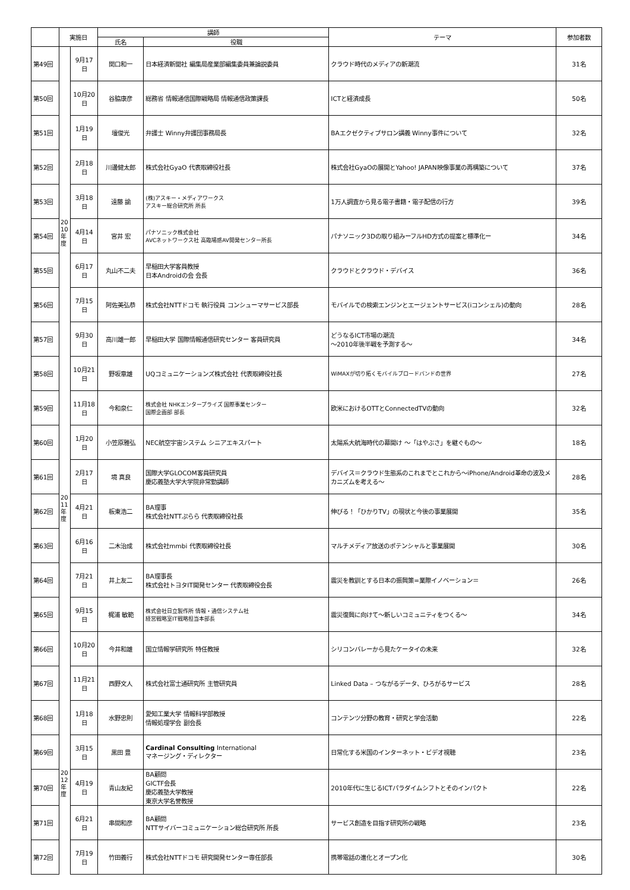| | 実施日 | | 講師 | | テーマ | 参加者数 |
| --- | --- | --- | --- | --- | --- | --- |
| | | | 氏名 | 役職 | | |
| 第49回 | | 9月17日 | 関口和一 | 日本経済新聞社 編集局産業部編集委員兼論説委員 | クラウド時代のメディアの新潮流 | 31名 |
| 第50回 | | 10月20日 | 谷脇康彦 | 総務省 情報通信国際戦略局 情報通信政策課長 | ICTと経済成長 | 50名 |
| 第51回 | | 1月19日 | 壇俊光 | 弁護士 Winny弁護団事務局長 | BAエクゼクティブサロン講義 Winny事件について | 32名 |
| 第52回 | | 2月18日 | 川邊健太郎 | 株式会社GyaO 代表取締役社長 | 株式会社GyaOの展開とYahoo! JAPAN映像事業の再構築について | 37名 |
| 第53回 | | 3月18日 | 遠藤 諭 | (株)アスキー・メディアワークス アスキー総合研究所 所長 | 1万人調査から見る電子書籍・電子配信の行方 | 39名 |
| 第54回 | 20 10 年 度 | 4月14日 | 宮井 宏 | パナソニック株式会社 AVCネットワークス社 高臨場感AV開発センター所長 | パナソニック3Dの取り組みーフルHD方式の提案と標準化ー | 34名 |
| 第55回 | | 6月17日 | 丸山不二夫 | 早稲田大学客員教授 日本Androidの会 会長 | クラウドとクラウド・デバイス | 36名 |
| 第56回 | | 7月15日 | 阿佐美弘恭 | 株式会社NTTドコモ 執行役員 コンシューマサービス部長 | モバイルでの検索エンジンとエージェントサービス(iコンシェル)の動向 | 28名 |
| 第57回 | | 9月30日 | 高川雄一郎 | 早稲田大学 国際情報通信研究センター 客員研究員 | どうなるICT市場の潮流 ～2010年後半戦を予測する～ | 34名 |
| 第58回 | | 10月21日 | 野坂章雄 | UQコミュニケーションズ株式会社 代表取締役社長 | WiMAXが切り拓くモバイルブロードバンドの世界 | 27名 |
| 第59回 | | 11月18日 | 今和泉仁 | 株式会社 NHKエンタープライズ 国際事業センター 国際企画部 部長 | 欧米におけるOTTとConnectedTVの動向 | 32名 |
| 第60回 | | 1月20日 | 小笠原雅弘 | NEC航空宇宙システム シニアエキスパート | 太陽系大航海時代の幕開け ～「はやぶさ」を継ぐもの～ | 18名 |
| 第61回 | | 2月17日 | 境 真良 | 国際大学GLOCOM客員研究員 慶応義塾大学大学院非常勤講師 | デバイス＝クラウド生態系のこれまでとこれから～iPhone/Android革命の波及メカニズムを考える～ | 28名 |
| 第62回 | 20 11 年 度 | 4月21日 | 板東浩二 | BA理事 株式会社NTTぷらら 代表取締役社長 | 伸びる！「ひかりTV」の現状と今後の事業展開 | 35名 |
| 第63回 | | 6月16日 | 二木治成 | 株式会社mmbi 代表取締役社長 | マルチメディア放送のポテンシャルと事業展開 | 30名 |
| 第64回 | | 7月21日 | 井上友二 | BA理事長 株式会社トヨタIT開発センター 代表取締役会長 | 震災を教訓とする日本の振興策=業際イノベーション＝ | 26名 |
| 第65回 | | 9月15日 | 梶浦 敏範 | 株式会社日立製作所 情報・通信システム社 経営戦略室IT戦略担当本部長 | 震災復興に向けて～新しいコミュニティをつくる～ | 34名 |
| 第66回 | | 10月20日 | 今井和雄 | 国立情報学研究所 特任教授 | シリコンバレーから見たケータイの未来 | 32名 |
| 第67回 | | 11月21日 | 西野文人 | 株式会社富士通研究所 主管研究員 | Linked Data – つながるデータ、ひろがるサービス | 28名 |
| 第68回 | | 1月18日 | 水野忠則 | 愛知工業大学 情報科学部教授 情報処理学会 副会長 | コンテンツ分野の教育・研究と学会活動 | 22名 |
| 第69回 | | 3月15日 | 黒田 豊 | Cardinal Consulting International マネージング・ディレクター | 日常化する米国のインターネット・ビデオ視聴 | 23名 |
| 第70回 | 20 12 年 度 | 4月19日 | 青山友紀 | BA顧問 GICTF会長 慶応義塾大学教授 東京大学名誉教授 | 2010年代に生じるICTパラダイムシフトとそのインパクト | 22名 |
| 第71回 | | 6月21日 | 串間和彦 | BA顧問 NTTサイバーコミュニケーション総合研究所 所長 | サービス創造を目指す研究所の戦略 | 23名 |
| 第72回 | | 7月19日 | 竹田義行 | 株式会社NTTドコモ 研究開発センター専任部長 | 携帯電話の進化とオープン化 | 30名 |